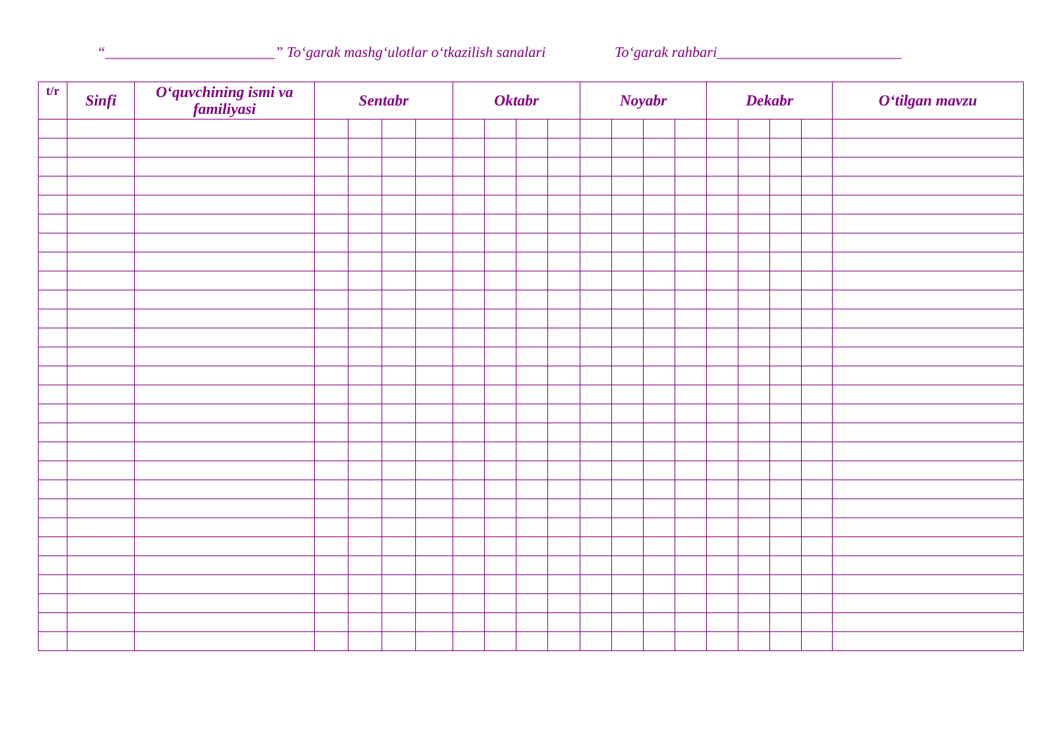“_______________________” To‘garak mashg‘ulotlar o‘tkazilish sanalari To‘garak rahbari_________________________
| t/r | Sinfi | O‘quvchining ismi va familiyasi | Sentabr | | | | Oktabr | | | | Noyabr | | | | Dekabr | | | | O‘tilgan mavzu |
| --- | --- | --- | --- | --- | --- | --- | --- | --- | --- | --- | --- | --- | --- | --- | --- | --- | --- | --- | --- |